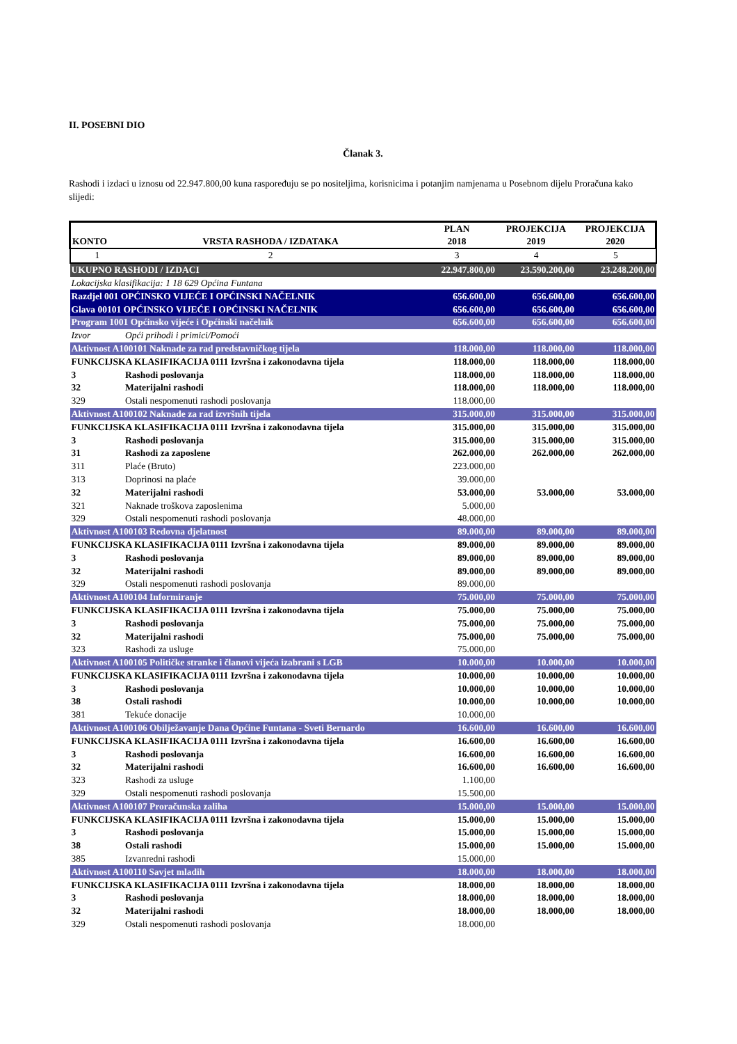II. POSEBNI DIO
Članak 3.
Rashodi i izdaci u iznosu od 22.947.800,00 kuna raspoređuju se po nositeljima, korisnicima i potanjim namjenama u Posebnom dijelu Proračuna kako slijedi:
| KONTO | VRSTA RASHODA / IZDATAKA | PLAN 2018 | PROJEKCIJA 2019 | PROJEKCIJA 2020 |
| --- | --- | --- | --- | --- |
| 1 | 2 | 3 | 4 | 5 |
| UKUPNO RASHODI / IZDACI | | 22.947.800,00 | 23.590.200,00 | 23.248.200,00 |
| Lokacijska klasifikacija: 1 18 629 Općina Funtana | | | | |
| Razdjel 001 OPĆINSKO VIJEĆE I OPĆINSKI NAČELNIK | | 656.600,00 | 656.600,00 | 656.600,00 |
| Glava 00101 OPĆINSKO VIJEĆE I OPĆINSKI NAČELNIK | | 656.600,00 | 656.600,00 | 656.600,00 |
| Program 1001 Općinsko vijeće i Općinski načelnik | | 656.600,00 | 656.600,00 | 656.600,00 |
| Izvor | Opći prihodi i primici/Pomoći | | | |
| Aktivnost A100101 Naknade za rad predstavničkog tijela | | 118.000,00 | 118.000,00 | 118.000,00 |
| FUNKCIJSKA KLASIFIKACIJA 0111 Izvršna i zakonodavna tijela | | 118.000,00 | 118.000,00 | 118.000,00 |
| 3 | Rashodi poslovanja | 118.000,00 | 118.000,00 | 118.000,00 |
| 32 | Materijalni rashodi | 118.000,00 | 118.000,00 | 118.000,00 |
| 329 | Ostali nespomenuti rashodi poslovanja | 118.000,00 | | |
| Aktivnost A100102 Naknade za rad izvršnih tijela | | 315.000,00 | 315.000,00 | 315.000,00 |
| FUNKCIJSKA KLASIFIKACIJA 0111 Izvršna i zakonodavna tijela | | 315.000,00 | 315.000,00 | 315.000,00 |
| 3 | Rashodi poslovanja | 315.000,00 | 315.000,00 | 315.000,00 |
| 31 | Rashodi za zaposlene | 262.000,00 | 262.000,00 | 262.000,00 |
| 311 | Plaće (Bruto) | 223.000,00 | | |
| 313 | Doprinosi na plaće | 39.000,00 | | |
| 32 | Materijalni rashodi | 53.000,00 | 53.000,00 | 53.000,00 |
| 321 | Naknade troškova zaposlenima | 5.000,00 | | |
| 329 | Ostali nespomenuti rashodi poslovanja | 48.000,00 | | |
| Aktivnost A100103 Redovna djelatnost | | 89.000,00 | 89.000,00 | 89.000,00 |
| FUNKCIJSKA KLASIFIKACIJA 0111 Izvršna i zakonodavna tijela | | 89.000,00 | 89.000,00 | 89.000,00 |
| 3 | Rashodi poslovanja | 89.000,00 | 89.000,00 | 89.000,00 |
| 32 | Materijalni rashodi | 89.000,00 | 89.000,00 | 89.000,00 |
| 329 | Ostali nespomenuti rashodi poslovanja | 89.000,00 | | |
| Aktivnost A100104 Informiranje | | 75.000,00 | 75.000,00 | 75.000,00 |
| FUNKCIJSKA KLASIFIKACIJA 0111 Izvršna i zakonodavna tijela | | 75.000,00 | 75.000,00 | 75.000,00 |
| 3 | Rashodi poslovanja | 75.000,00 | 75.000,00 | 75.000,00 |
| 32 | Materijalni rashodi | 75.000,00 | 75.000,00 | 75.000,00 |
| 323 | Rashodi za usluge | 75.000,00 | | |
| Aktivnost A100105 Političke stranke i članovi vijeća izabrani s LGB | | 10.000,00 | 10.000,00 | 10.000,00 |
| FUNKCIJSKA KLASIFIKACIJA 0111 Izvršna i zakonodavna tijela | | 10.000,00 | 10.000,00 | 10.000,00 |
| 3 | Rashodi poslovanja | 10.000,00 | 10.000,00 | 10.000,00 |
| 38 | Ostali rashodi | 10.000,00 | 10.000,00 | 10.000,00 |
| 381 | Tekuće donacije | 10.000,00 | | |
| Aktivnost A100106 Obilježavanje Dana Općine Funtana - Sveti Bernardo | | 16.600,00 | 16.600,00 | 16.600,00 |
| FUNKCIJSKA KLASIFIKACIJA 0111 Izvršna i zakonodavna tijela | | 16.600,00 | 16.600,00 | 16.600,00 |
| 3 | Rashodi poslovanja | 16.600,00 | 16.600,00 | 16.600,00 |
| 32 | Materijalni rashodi | 16.600,00 | 16.600,00 | 16.600,00 |
| 323 | Rashodi za usluge | 1.100,00 | | |
| 329 | Ostali nespomenuti rashodi poslovanja | 15.500,00 | | |
| Aktivnost A100107 Proračunska zaliha | | 15.000,00 | 15.000,00 | 15.000,00 |
| FUNKCIJSKA KLASIFIKACIJA 0111 Izvršna i zakonodavna tijela | | 15.000,00 | 15.000,00 | 15.000,00 |
| 3 | Rashodi poslovanja | 15.000,00 | 15.000,00 | 15.000,00 |
| 38 | Ostali rashodi | 15.000,00 | 15.000,00 | 15.000,00 |
| 385 | Izvanredni rashodi | 15.000,00 | | |
| Aktivnost A100110 Savjet mladih | | 18.000,00 | 18.000,00 | 18.000,00 |
| FUNKCIJSKA KLASIFIKACIJA 0111 Izvršna i zakonodavna tijela | | 18.000,00 | 18.000,00 | 18.000,00 |
| 3 | Rashodi poslovanja | 18.000,00 | 18.000,00 | 18.000,00 |
| 32 | Materijalni rashodi | 18.000,00 | 18.000,00 | 18.000,00 |
| 329 | Ostali nespomenuti rashodi poslovanja | 18.000,00 | | |